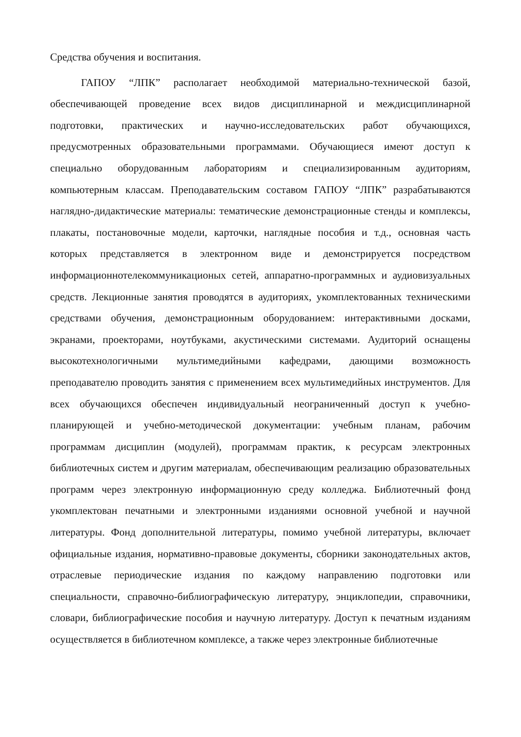Средства обучения и воспитания.
ГАПОУ “ЛПК” располагает необходимой материально-технической базой, обеспечивающей проведение всех видов дисциплинарной и междисциплинарной подготовки, практических и научно-исследовательских работ обучающихся, предусмотренных образовательными программами. Обучающиеся имеют доступ к специально оборудованным лабораториям и специализированным аудиториям, компьютерным классам. Преподавательским составом ГАПОУ “ЛПК” разрабатываются наглядно-дидактические материалы: тематические демонстрационные стенды и комплексы, плакаты, постановочные модели, карточки, наглядные пособия и т.д., основная часть которых представляется в электронном виде и демонстрируется посредством информационнотелекоммуникационых сетей, аппаратно-программных и аудиовизуальных средств. Лекционные занятия проводятся в аудиториях, укомплектованных техническими средствами обучения, демонстрационным оборудованием: интерактивными досками, экранами, проекторами, ноутбуками, акустическими системами. Аудиторий оснащены высокотехнологичными мультимедийными кафедрами, дающими возможность преподавателю проводить занятия с применением всех мультимедийных инструментов. Для всех обучающихся обеспечен индивидуальный неограниченный доступ к учебно-планирующей и учебно-методической документации: учебным планам, рабочим программам дисциплин (модулей), программам практик, к ресурсам электронных библиотечных систем и другим материалам, обеспечивающим реализацию образовательных программ через электронную информационную среду колледжа. Библиотечный фонд укомплектован печатными и электронными изданиями основной учебной и научной литературы. Фонд дополнительной литературы, помимо учебной литературы, включает официальные издания, нормативно-правовые документы, сборники законодательных актов, отраслевые периодические издания по каждому направлению подготовки или специальности, справочно-библиографическую литературу, энциклопедии, справочники, словари, библиографические пособия и научную литературу. Доступ к печатным изданиям осуществляется в библиотечном комплексе, а также через электронные библиотечные